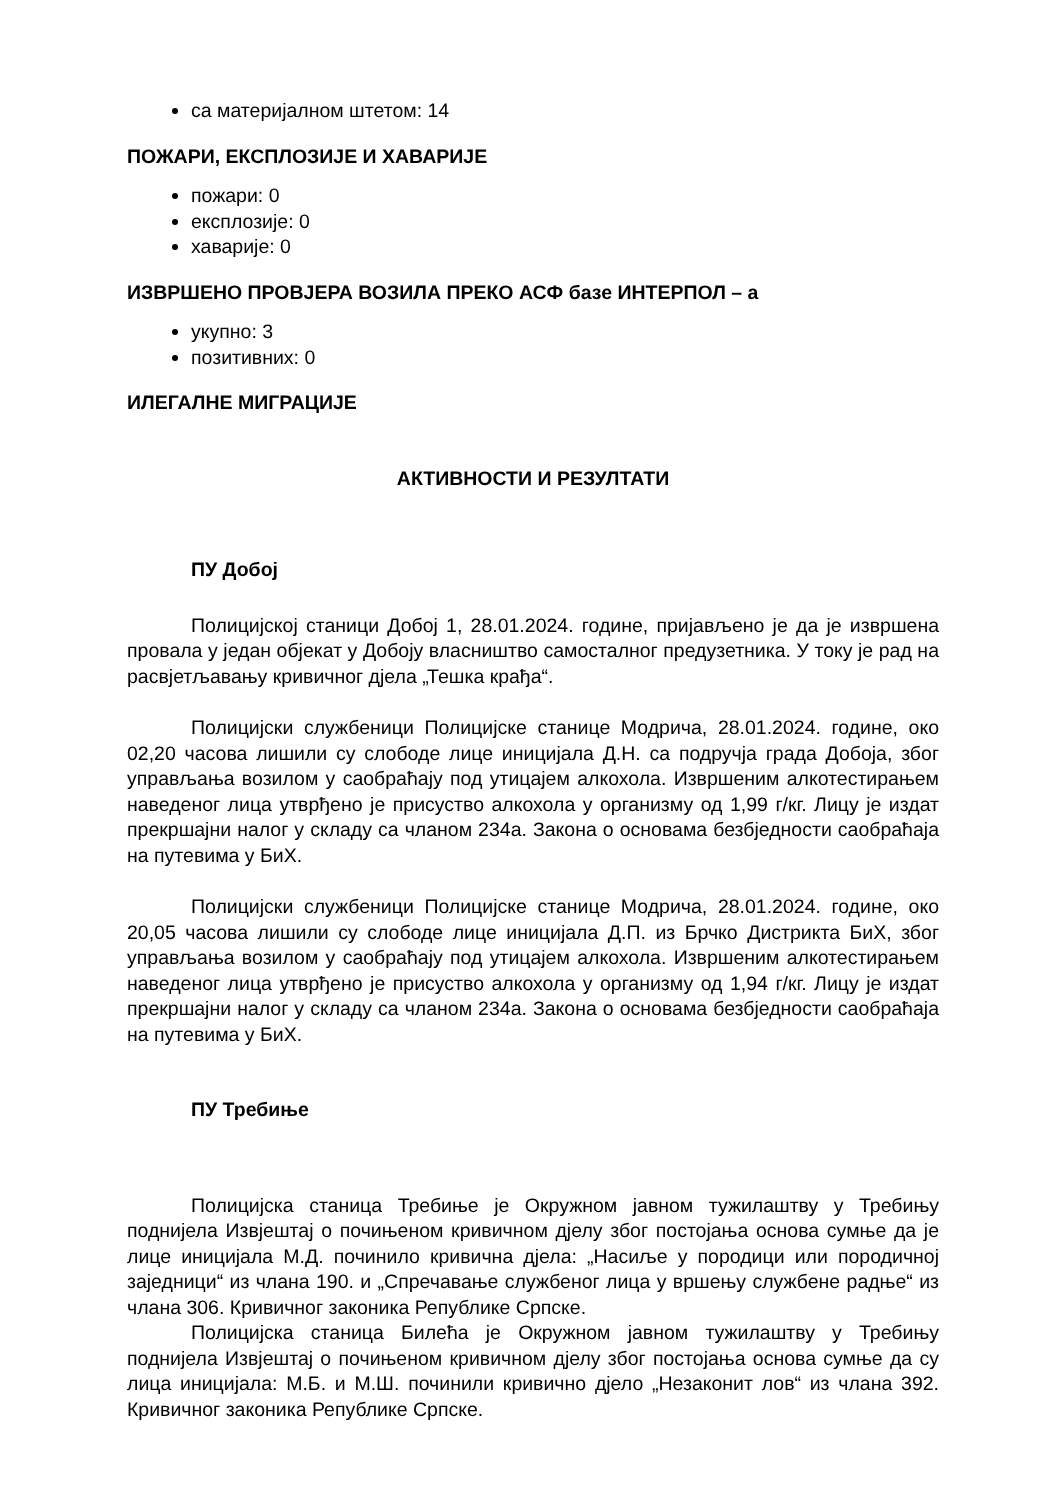са материјалном штетом: 14
ПОЖАРИ, ЕКСПЛОЗИЈЕ И ХАВАРИЈЕ
пожари: 0
експлозије: 0
хаварије: 0
ИЗВРШЕНО ПРОВЈЕРА ВОЗИЛА ПРЕКО АСФ базе ИНТЕРПОЛ – а
укупно: 3
позитивних: 0
ИЛЕГАЛНЕ МИГРАЦИЈЕ
АКТИВНОСТИ И РЕЗУЛТАТИ
ПУ Добој
Полицијској станици Добој 1, 28.01.2024. године, пријављено је да је извршена провала у један објекат у Добоју власништво самосталног предузетника. У току је рад на расвјетљавању кривичног дјела „Тешка крађа“.
Полицијски службеници Полицијске станице Модрича, 28.01.2024. године, око 02,20 часова лишили су слободе лице иницијала Д.Н. са подручја града Добоја, због управљања возилом у саобраћају под утицајем алкохола. Извршеним алкотестирањем наведеног лица утврђено је присуство алкохола у организму од 1,99 г/кг. Лицу је издат прекршајни налог у складу са чланом 234а. Закона о основама безбједности саобраћаја на путевима у БиХ.
Полицијски службеници Полицијске станице Модрича, 28.01.2024. године, око 20,05 часова лишили су слободе лице иницијала Д.П. из Брчко Дистрикта БиХ, због управљања возилом у саобраћају под утицајем алкохола. Извршеним алкотестирањем наведеног лица утврђено је присуство алкохола у организму од 1,94 г/кг. Лицу је издат прекршајни налог у складу са чланом 234а. Закона о основама безбједности саобраћаја на путевима у БиХ.
ПУ Требиње
Полицијска станица Требиње је Окружном јавном тужилаштву у Требињу поднијела Извјештај о почињеном кривичном дјелу због постојања основа сумње да је лице иницијала М.Д. починило кривична дјела: „Насиље у породици или породичној заједници“ из члана 190. и „Спречавање службеног лица у вршењу службене радње“ из члана 306. Кривичног законика Републике Српске.
Полицијска станица Билећа је Окружном јавном тужилаштву у Требињу поднијела Извјештај о почињеном кривичном дјелу због постојања основа сумње да су лица иницијала: М.Б. и М.Ш. починили кривично дјело „Незаконит лов“ из члана 392. Кривичног законика Републике Српске.